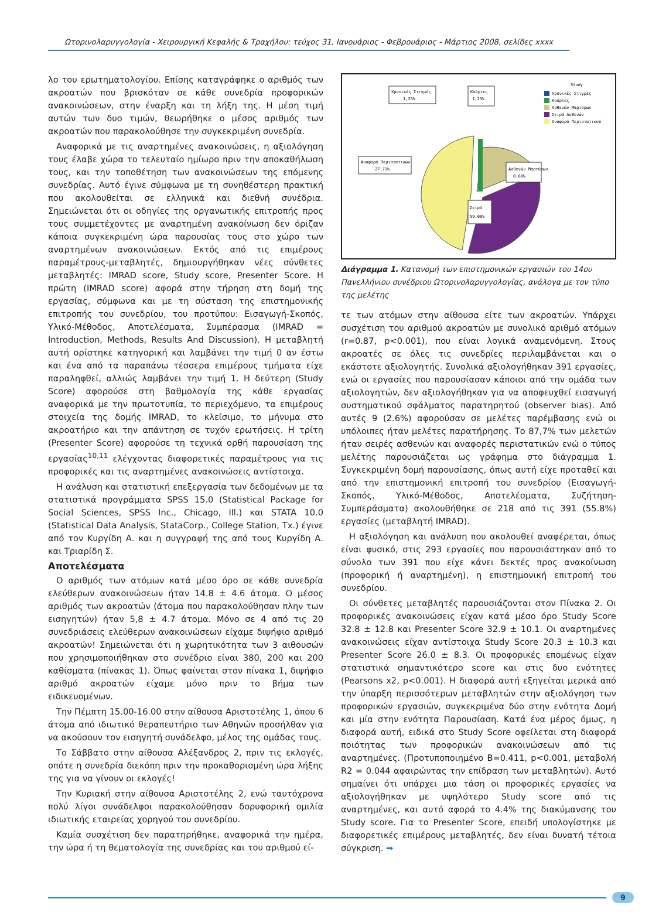Ωτορινολαρυγγολογία - Χειρουργική Κεφαλής & Τραχήλου: τεύχος 31, Ιανουάριος - Φεβρουάριος - Μάρτιος 2008, σελίδες xxxx
λο του ερωτηματολογίου. Επίσης καταγράφηκε ο αριθμός των ακροατών που βρισκόταν σε κάθε συνεδρία προφορικών ανακοινώσεων, στην έναρξη και τη λήξη της. Η μέση τιμή αυτών των δυο τιμών, θεωρήθηκε ο μέσος αριθμός των ακροατών που παρακολούθησε την συγκεκριμένη συνεδρία.
Αναφορικά με τις αναρτημένες ανακοινώσεις, η αξιολόγηση τους έλαβε χώρα το τελευταίο ημίωρο πριν την αποκαθήλωση τους, και την τοποθέτηση των ανακοινώσεων της επόμενης συνεδρίας. Αυτό έγινε σύμφωνα με τη συνηθέστερη πρακτική που ακολουθείται σε ελληνικά και διεθνή συνέδρια. Σημειώνεται ότι οι οδηγίες της οργανωτικής επιτροπής προς τους συμμετέχοντες με αναρτημένη ανακοίνωση δεν όριζαν κάποια συγκεκριμένη ώρα παρουσίας τους στο χώρο των αναρτημένων ανακοινώσεων. Εκτός από τις επιμέρους παραμέτρους-μεταβλητές, δημιουργήθηκαν νέες σύνθετες μεταβλητές: IMRAD score, Study score, Presenter Score. Η πρώτη (IMRAD score) αφορά στην τήρηση στη δομή της εργασίας, σύμφωνα και με τη σύσταση της επιστημονικής επιτροπής του συνεδρίου, του προτύπου: Εισαγωγή-Σκοπός, Υλικό-Μέθοδος, Αποτελέσματα, Συμπέρασμα (IMRAD = Introduction, Methods, Results And Discussion). Η μεταβλητή αυτή ορίστηκε κατηγορική και λαμβάνει την τιμή 0 αν έστω και ένα από τα παραπάνω τέσσερα επιμέρους τμήματα είχε παραληφθεί, αλλιώς λαμβάνει την τιμή 1. Η δεύτερη (Study Score) αφορούσε στη βαθμολογία της κάθε εργασίας αναφορικά με την πρωτοτυπία, το περιεχόμενο, τα επιμέρους στοιχεία της δομής IMRAD, το κλείσιμο, το μήνυμα στο ακροατήριο και την απάντηση σε τυχόν ερωτήσεις. Η τρίτη (Presenter Score) αφορούσε τη τεχνικά ορθή παρουσίαση της εργασίας<sup>10,11</sup> ελέγχοντας διαφορετικές παραμέτρους για τις προφορικές και τις αναρτημένες ανακοινώσεις αντίστοιχα.
Η ανάλυση και στατιστική επεξεργασία των δεδομένων με τα στατιστικά προγράμματα SPSS 15.0 (Statistical Package for Social Sciences, SPSS Inc., Chicago, Ill.) και STATA 10.0 (Statistical Data Analysis, StataCorp., College Station, Tx.) έγινε από τον Κυργίδη Α. και η συγγραφή της από τους Κυργίδη Α. και Τριαρίδη Σ.
Αποτελέσματα
Ο αριθμός των ατόμων κατά μέσο όρο σε κάθε συνεδρία ελεύθερων ανακοινώσεων ήταν 14.8 ± 4.6 άτομα. Ο μέσος αριθμός των ακροατών (άτομα που παρακολούθησαν πλην των εισηγητών) ήταν 5,8 ± 4.7 άτομα. Μόνο σε 4 από τις 20 συνεδριάσεις ελεύθερων ανακοινώσεων είχαμε διψήφιο αριθμό ακροατών! Σημειώνεται ότι η χωρητικότητα των 3 αιθουσών που χρησιμοποιήθηκαν στο συνέδριο είναι 380, 200 και 200 καθίσματα (πίνακας 1). Όπως φαίνεται στον πίνακα 1, διψήφιο αριθμό ακροατών είχαμε μόνο πριν το βήμα των ειδικευομένων.
Την Πέμπτη 15.00-16.00 στην αίθουσα Αριστοτέλης 1, όπου 6 άτομα από ιδιωτικό θεραπευτήριο των Αθηνών προσήλθαν για να ακούσουν τον εισηγητή συνάδελφο, μέλος της ομάδας τους.
Το Σάββατο στην αίθουσα Αλέξανδρος 2, πριν τις εκλογές, οπότε η συνεδρία διεκόπη πριν την προκαθορισμένη ώρα λήξης της για να γίνουν οι εκλογές!
Την Κυριακή στην αίθουσα Αριστοτέλης 2, ενώ ταυτόχρονα πολύ λίγοι συνάδελφοι παρακολούθησαν δορυφορική ομιλία ιδιωτικής εταιρείας χορηγού του συνεδρίου.
Καμία συσχέτιση δεν παρατηρήθηκε, αναφορικά την ημέρα, την ώρα ή τη θεματολογία της συνεδρίας και του αριθμού εί-
Χρονικές Στιγμές
1,25%
Κοόρτες
1,25%
Αναφορά Περιστατικών
27,71%
Ασθενών Μαρτύρων
0,60%
Σειρά
59,00%
Study
Χρονικές Στιγμές
Κοόρτες
Ασθενών Μαρτύρων
Σειρά Ασθενών
Αναφορά Περιστατικού
Διάγραμμα 1. Κατανομή των επιστημονικών εργασιών του 14ου Πανελλήνιου συνέδριου Ωτορινολαρυγγολογίας, ανάλογα με τον τύπο της μελέτης
τε των ατόμων στην αίθουσα είτε των ακροατών. Υπάρχει συσχέτιση του αριθμού ακροατών με συνολικό αριθμό ατόμων (r=0.87, p<0.001), που είναι λογικά αναμενόμενη. Στους ακροατές σε όλες τις συνεδρίες περιλαμβάνεται και ο εκάστοτε αξιολογητής. Συνολικά αξιολογήθηκαν 391 εργασίες, ενώ οι εργασίες που παρουσίασαν κάποιοι από την ομάδα των αξιολογητών, δεν αξιολογήθηκαν για να αποφευχθεί εισαγωγή συστηματικού σφάλματος παρατηρητού (observer bias). Από αυτές 9 (2.6%) αφορούσαν σε μελέτες παρέμβασης ενώ οι υπόλοιπες ήταν μελέτες παρατήρησης. Το 87,7% των μελετών ήταν σειρές ασθενών και αναφορές περιστατικών ενώ ο τύπος μελέτης παρουσιάζεται ως γράφημα στο διάγραμμα 1. Συγκεκριμένη δομή παρουσίασης, όπως αυτή είχε προταθεί και από την επιστημονική επιτροπή του συνεδρίου (Εισαγωγή-Σκοπός, Υλικό-Μέθοδος, Αποτελέσματα, Συζήτηση-Συμπεράσματα) ακολουθήθηκε σε 218 από τις 391 (55.8%) εργασίες (μεταβλητή IMRAD).
Η αξιολόγηση και ανάλυση που ακολουθεί αναφέρεται, όπως είναι φυσικό, στις 293 εργασίες που παρουσιάστηκαν από το σύνολο των 391 που είχε κάνει δεκτές προς ανακοίνωση (προφορική ή αναρτημένη), η επιστημονική επιτροπή του συνεδρίου.
Οι σύνθετες μεταβλητές παρουσιάζονται στον Πίνακα 2. Οι προφορικές ανακοινώσεις είχαν κατά μέσο όρο Study Score 32.8 ± 12.8 και Presenter Score 32.9 ± 10.1. Οι αναρτημένες ανακοινώσεις είχαν αντίστοιχα Study Score 20.3 ± 10.3 και Presenter Score 26.0 ± 8.3. Οι προφορικές επομένως είχαν στατιστικά σημαντικότερο score και στις δυο ενότητες (Pearsons x2, p<0.001). Η διαφορά αυτή εξηγείται μερικά από την ύπαρξη περισσότερων μεταβλητών στην αξιολόγηση των προφορικών εργασιών, συγκεκριμένα δύο στην ενότητα Δομή και μία στην ενότητα Παρουσίαση. Κατά ένα μέρος όμως, η διαφορά αυτή, ειδικά στο Study Score οφείλεται στη διαφορά ποιότητας των προφορικών ανακοινώσεων από τις αναρτημένες. (Προτυποποιημένο Β=0.411, p<0.001, μεταβολή R2 = 0.044 αφαιρώντας την επίδραση των μεταβλητών). Αυτό σημαίνει ότι υπάρχει μια τάση οι προφορικές εργασίες να αξιολογήθηκαν με υψηλότερο Study score από τις αναρτημένες, και αυτό αφορά το 4.4% της διακύμανσης του Study score. Για το Presenter Score, επειδή υπολογίστηκε με διαφορετικές επιμέρους μεταβλητές, δεν είναι δυνατή τέτοια σύγκριση. ➡
9